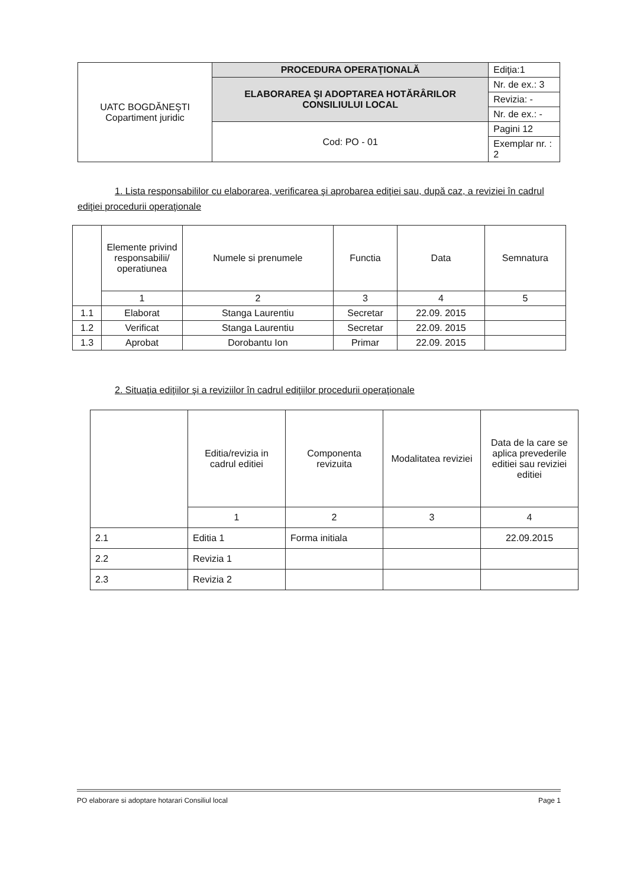| UATC BOGDĂNEŞTI Copartiment juridic | PROCEDURA OPERAŢIONALĂ | Ediţia:1 |
| | ELABORAREA ŞI ADOPTAREA HOTĂRÂRILOR CONSILIULUI LOCAL | Nr. de ex.: 3 |
| | | Revizia: - |
| | | Nr. de ex.: - |
| | Cod: PO - 01 | Pagini 12 |
| | | Exemplar nr. : 2 |
1. Lista responsabililor cu elaborarea, verificarea şi aprobarea ediţiei sau, după caz, a reviziei în cadrul ediţiei procedurii operaţionale
| | Elemente privind responsabilii/ operatiunea | Numele si prenumele | Functia | Data | Semnatura |
| | 1 | 2 | 3 | 4 | 5 |
| 1.1 | Elaborat | Stanga Laurentiu | Secretar | 22.09. 2015 | |
| 1.2 | Verificat | Stanga Laurentiu | Secretar | 22.09. 2015 | |
| 1.3 | Aprobat | Dorobantu Ion | Primar | 22.09. 2015 | |
2. Situaţia ediţiilor şi a reviziilor în cadrul ediţiilor procedurii operaţionale
| | Editia/revizia in cadrul editiei | Componenta revizuita | Modalitatea reviziei | Data de la care se aplica prevederile editiei sau reviziei editiei |
| | 1 | 2 | 3 | 4 |
| 2.1 | Editia 1 | Forma initiala | | 22.09.2015 |
| 2.2 | Revizia 1 | | | |
| 2.3 | Revizia 2 | | | |
PO elaborare si adoptare hotarari Consiliul local Page 1